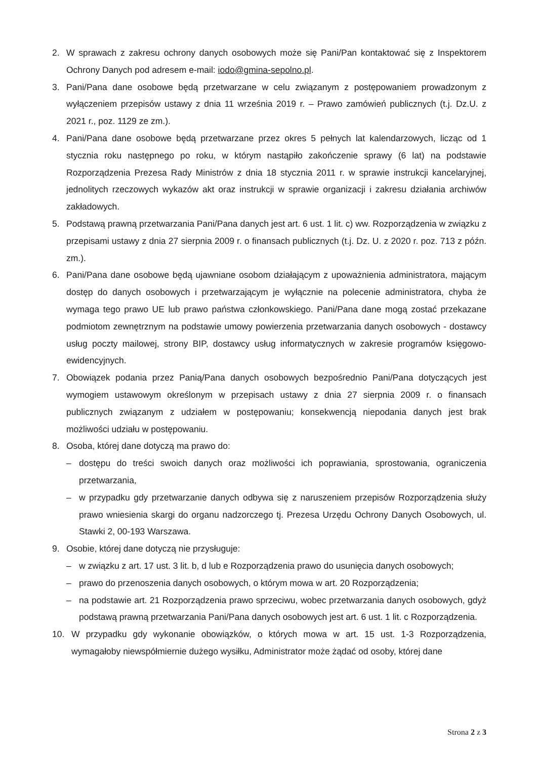2. W sprawach z zakresu ochrony danych osobowych może się Pani/Pan kontaktować się z Inspektorem Ochrony Danych pod adresem e-mail: iodo@gmina-sepolno.pl.
3. Pani/Pana dane osobowe będą przetwarzane w celu związanym z postępowaniem prowadzonym z wyłączeniem przepisów ustawy z dnia 11 września 2019 r. – Prawo zamówień publicznych (t.j. Dz.U. z 2021 r., poz. 1129 ze zm.).
4. Pani/Pana dane osobowe będą przetwarzane przez okres 5 pełnych lat kalendarzowych, licząc od 1 stycznia roku następnego po roku, w którym nastąpiło zakończenie sprawy (6 lat) na podstawie Rozporządzenia Prezesa Rady Ministrów z dnia 18 stycznia 2011 r. w sprawie instrukcji kancelaryjnej, jednolitych rzeczowych wykazów akt oraz instrukcji w sprawie organizacji i zakresu działania archiwów zakładowych.
5. Podstawą prawną przetwarzania Pani/Pana danych jest art. 6 ust. 1 lit. c) ww. Rozporządzenia w związku z przepisami ustawy z dnia 27 sierpnia 2009 r. o finansach publicznych (t.j. Dz. U. z 2020 r. poz. 713 z późn. zm.).
6. Pani/Pana dane osobowe będą ujawniane osobom działającym z upoważnienia administratora, mającym dostęp do danych osobowych i przetwarzającym je wyłącznie na polecenie administratora, chyba że wymaga tego prawo UE lub prawo państwa członkowskiego. Pani/Pana dane mogą zostać przekazane podmiotom zewnętrznym na podstawie umowy powierzenia przetwarzania danych osobowych - dostawcy usług poczty mailowej, strony BIP, dostawcy usług informatycznych w zakresie programów księgowo-ewidencyjnych.
7. Obowiązek podania przez Panią/Pana danych osobowych bezpośrednio Pani/Pana dotyczących jest wymogiem ustawowym określonym w przepisach ustawy z dnia 27 sierpnia 2009 r. o finansach publicznych związanym z udziałem w postępowaniu; konsekwencją niepodania danych jest brak możliwości udziału w postępowaniu.
8. Osoba, której dane dotyczą ma prawo do:
– dostępu do treści swoich danych oraz możliwości ich poprawiania, sprostowania, ograniczenia przetwarzania,
– w przypadku gdy przetwarzanie danych odbywa się z naruszeniem przepisów Rozporządzenia służy prawo wniesienia skargi do organu nadzorczego tj. Prezesa Urzędu Ochrony Danych Osobowych, ul. Stawki 2, 00-193 Warszawa.
9. Osobie, której dane dotyczą nie przysługuje:
– w związku z art. 17 ust. 3 lit. b, d lub e Rozporządzenia prawo do usunięcia danych osobowych;
– prawo do przenoszenia danych osobowych, o którym mowa w art. 20 Rozporządzenia;
– na podstawie art. 21 Rozporządzenia prawo sprzeciwu, wobec przetwarzania danych osobowych, gdyż podstawą prawną przetwarzania Pani/Pana danych osobowych jest art. 6 ust. 1 lit. c Rozporządzenia.
10. W przypadku gdy wykonanie obowiązków, o których mowa w art. 15 ust. 1-3 Rozporządzenia, wymagałoby niewspółmiernie dużego wysiłku, Administrator może żądać od osoby, której dane
Strona 2 z 3